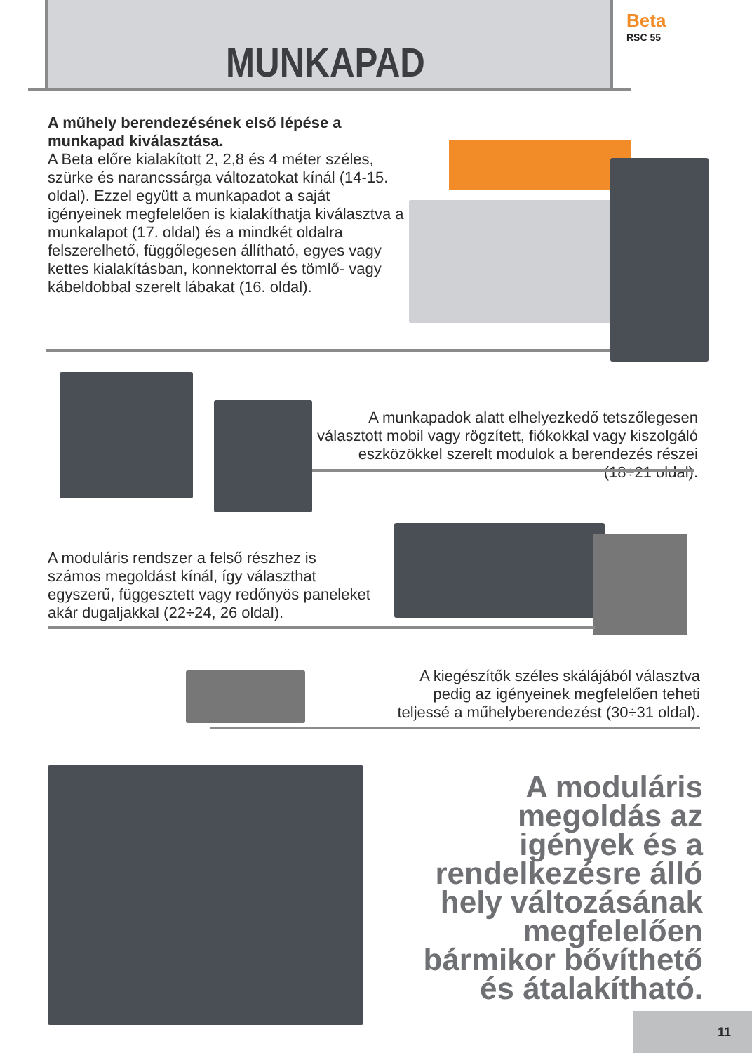MUNKAPAD
Beta
RSC 55
A műhely berendezésének első lépése a munkapad kiválasztása.
A Beta előre kialakított 2, 2,8 és 4 méter széles, szürke és narancssárga változatokat kínál (14-15. oldal). Ezzel együtt a munkapadot a saját igényeinek megfelelően is kialakíthatja kiválasztva a munkalapot (17. oldal) és a mindkét oldalra felszerelhető, függőlegesen állítható, egyes vagy kettes kialakításban, konnektorral és tömlő- vagy kábeldobbal szerelt lábakat (16. oldal).
A munkapadok alatt elhelyezkedő tetszőlegesen választott mobil vagy rögzített, fiókokkal vagy kiszolgáló eszközökkel szerelt modulok a berendezés részei (18÷21 oldal).
A moduláris rendszer a felső részhez is számos megoldást kínál, így választhat egyszerű, függesztett vagy redőnyös paneleket akár dugaljakkal (22÷24, 26 oldal).
A kiegészítők széles skálájából választva pedig az igényeinek megfelelően teheti teljessé a műhelyberendezést (30÷31 oldal).
A moduláris megoldás az igények és a rendelkezésre álló hely változásának megfelelően bármikor bővíthető és átalakítható.
11